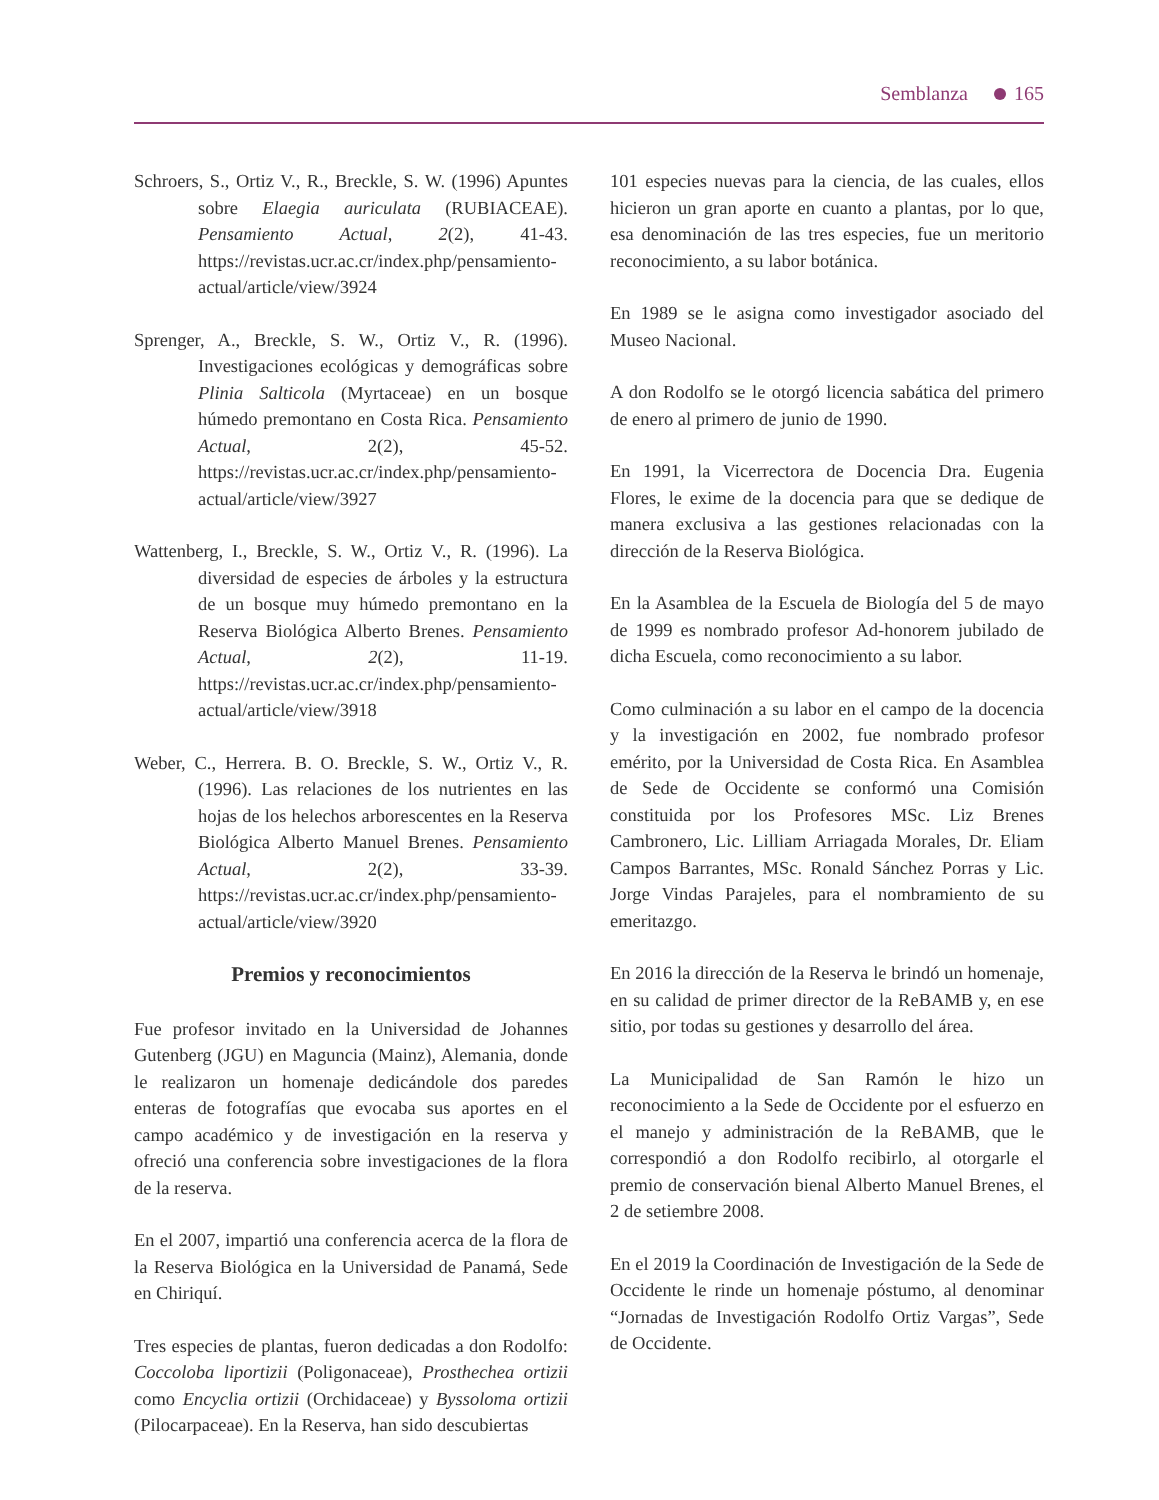Semblanza 165
Schroers, S., Ortiz V., R., Breckle, S. W. (1996) Apuntes sobre Elaegia auriculata (RUBIACEAE). Pensamiento Actual, 2(2), 41-43. https://revistas.ucr.ac.cr/index.php/pensamiento-actual/article/view/3924
Sprenger, A., Breckle, S. W., Ortiz V., R. (1996). Investigaciones ecológicas y demográficas sobre Plinia Salticola (Myrtaceae) en un bosque húmedo premontano en Costa Rica. Pensamiento Actual, 2(2), 45-52. https://revistas.ucr.ac.cr/index.php/pensamiento-actual/article/view/3927
Wattenberg, I., Breckle, S. W., Ortiz V., R. (1996). La diversidad de especies de árboles y la estructura de un bosque muy húmedo premontano en la Reserva Biológica Alberto Brenes. Pensamiento Actual, 2(2), 11-19. https://revistas.ucr.ac.cr/index.php/pensamiento-actual/article/view/3918
Weber, C., Herrera. B. O. Breckle, S. W., Ortiz V., R. (1996). Las relaciones de los nutrientes en las hojas de los helechos arborescentes en la Reserva Biológica Alberto Manuel Brenes. Pensamiento Actual, 2(2), 33-39. https://revistas.ucr.ac.cr/index.php/pensamiento-actual/article/view/3920
Premios y reconocimientos
Fue profesor invitado en la Universidad de Johannes Gutenberg (JGU) en Maguncia (Mainz), Alemania, donde le realizaron un homenaje dedicándole dos paredes enteras de fotografías que evocaba sus aportes en el campo académico y de investigación en la reserva y ofreció una conferencia sobre investigaciones de la flora de la reserva.
En el 2007, impartió una conferencia acerca de la flora de la Reserva Biológica en la Universidad de Panamá, Sede en Chiriquí.
Tres especies de plantas, fueron dedicadas a don Rodolfo: Coccoloba liportizii (Poligonaceae), Prosthechea ortizii como Encyclia ortizii (Orchidaceae) y Byssoloma ortizii (Pilocarpaceae). En la Reserva, han sido descubiertas
101 especies nuevas para la ciencia, de las cuales, ellos hicieron un gran aporte en cuanto a plantas, por lo que, esa denominación de las tres especies, fue un meritorio reconocimiento, a su labor botánica.
En 1989 se le asigna como investigador asociado del Museo Nacional.
A don Rodolfo se le otorgó licencia sabática del primero de enero al primero de junio de 1990.
En 1991, la Vicerrectora de Docencia Dra. Eugenia Flores, le exime de la docencia para que se dedique de manera exclusiva a las gestiones relacionadas con la dirección de la Reserva Biológica.
En la Asamblea de la Escuela de Biología del 5 de mayo de 1999 es nombrado profesor Ad-honorem jubilado de dicha Escuela, como reconocimiento a su labor.
Como culminación a su labor en el campo de la docencia y la investigación en 2002, fue nombrado profesor emérito, por la Universidad de Costa Rica. En Asamblea de Sede de Occidente se conformó una Comisión constituida por los Profesores MSc. Liz Brenes Cambronero, Lic. Lilliam Arriagada Morales, Dr. Eliam Campos Barrantes, MSc. Ronald Sánchez Porras y Lic. Jorge Vindas Parajeles, para el nombramiento de su emeritazgo.
En 2016 la dirección de la Reserva le brindó un homenaje, en su calidad de primer director de la ReBAMB y, en ese sitio, por todas su gestiones y desarrollo del área.
La Municipalidad de San Ramón le hizo un reconocimiento a la Sede de Occidente por el esfuerzo en el manejo y administración de la ReBAMB, que le correspondió a don Rodolfo recibirlo, al otorgarle el premio de conservación bienal Alberto Manuel Brenes, el 2 de setiembre 2008.
En el 2019 la Coordinación de Investigación de la Sede de Occidente le rinde un homenaje póstumo, al denominar “Jornadas de Investigación Rodolfo Ortiz Vargas”, Sede de Occidente.